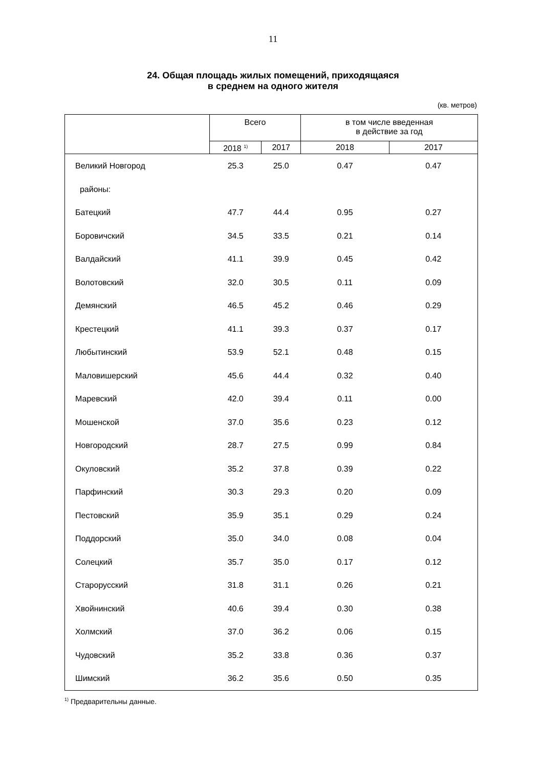11
24. Общая площадь жилых помещений, приходящаяся
в среднем на одного жителя
(кв. метров)
| | Всего | | в том числе введенная в действие за год | |
| --- | --- | --- | --- | --- |
| | 2018 <sup>1)</sup> | 2017 | 2018 | 2017 |
| Великий Новгород | 25.3 | 25.0 | 0.47 | 0.47 |
| районы: | | | | |
| Батецкий | 47.7 | 44.4 | 0.95 | 0.27 |
| Боровичский | 34.5 | 33.5 | 0.21 | 0.14 |
| Валдайский | 41.1 | 39.9 | 0.45 | 0.42 |
| Волотовский | 32.0 | 30.5 | 0.11 | 0.09 |
| Демянский | 46.5 | 45.2 | 0.46 | 0.29 |
| Крестецкий | 41.1 | 39.3 | 0.37 | 0.17 |
| Любытинский | 53.9 | 52.1 | 0.48 | 0.15 |
| Маловишерский | 45.6 | 44.4 | 0.32 | 0.40 |
| Маревский | 42.0 | 39.4 | 0.11 | 0.00 |
| Мошенской | 37.0 | 35.6 | 0.23 | 0.12 |
| Новгородский | 28.7 | 27.5 | 0.99 | 0.84 |
| Окуловский | 35.2 | 37.8 | 0.39 | 0.22 |
| Парфинский | 30.3 | 29.3 | 0.20 | 0.09 |
| Пестовский | 35.9 | 35.1 | 0.29 | 0.24 |
| Поддорский | 35.0 | 34.0 | 0.08 | 0.04 |
| Солецкий | 35.7 | 35.0 | 0.17 | 0.12 |
| Старорусский | 31.8 | 31.1 | 0.26 | 0.21 |
| Хвойнинский | 40.6 | 39.4 | 0.30 | 0.38 |
| Холмский | 37.0 | 36.2 | 0.06 | 0.15 |
| Чудовский | 35.2 | 33.8 | 0.36 | 0.37 |
| Шимский | 36.2 | 35.6 | 0.50 | 0.35 |
<sup>1)</sup> Предварительны данные.